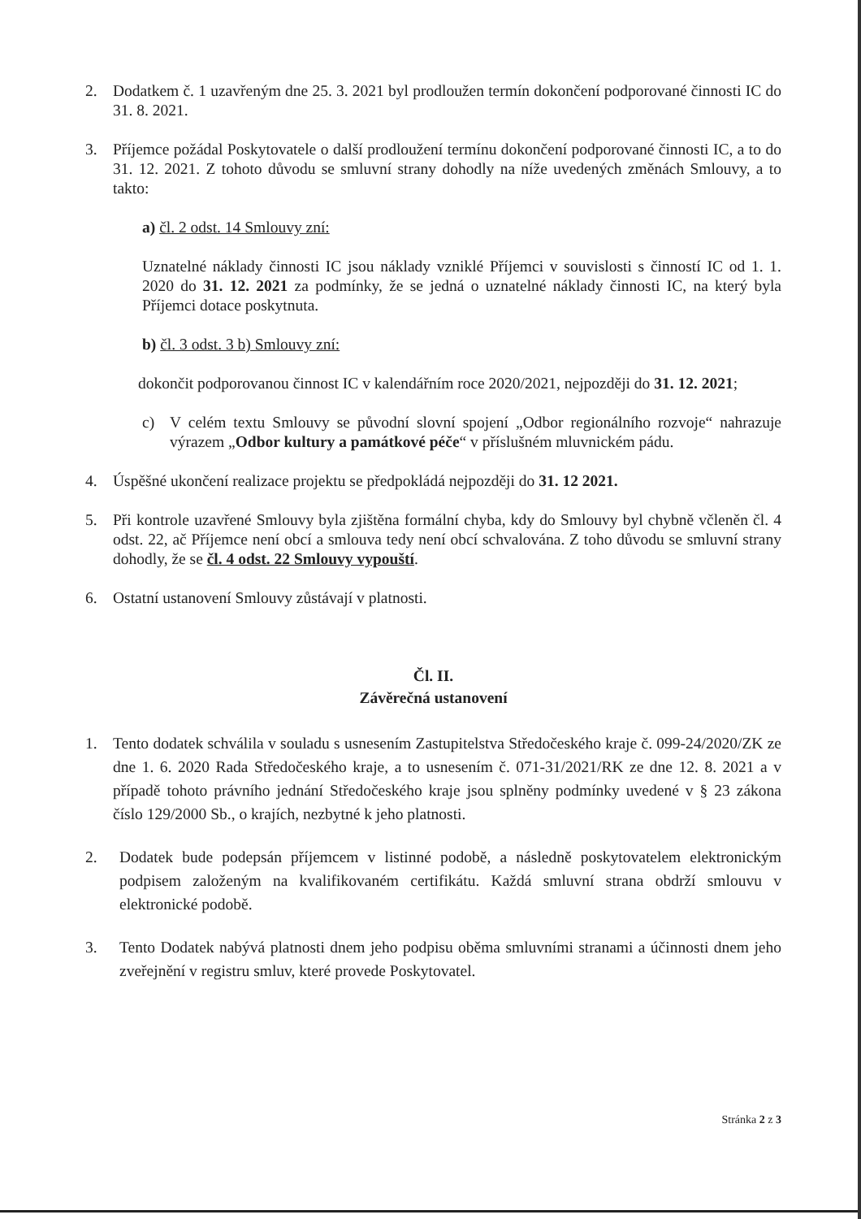2. Dodatkem č. 1 uzavřeným dne 25. 3. 2021 byl prodloužen termín dokončení podporované činnosti IC do 31. 8. 2021.
3. Příjemce požádal Poskytovatele o další prodloužení termínu dokončení podporované činnosti IC, a to do 31. 12. 2021. Z tohoto důvodu se smluvní strany dohodly na níže uvedených změnách Smlouvy, a to takto:
a) čl. 2 odst. 14 Smlouvy zní:
Uznatelné náklady činnosti IC jsou náklady vzniklé Příjemci v souvislosti s činností IC od 1. 1. 2020 do 31. 12. 2021 za podmínky, že se jedná o uznatelné náklady činnosti IC, na který byla Příjemci dotace poskytnuta.
b) čl. 3 odst. 3 b) Smlouvy zní:
dokončit podporovanou činnost IC v kalendářním roce 2020/2021, nejpozději do 31. 12. 2021;
c) V celém textu Smlouvy se původní slovní spojení „Odbor regionálního rozvoje“ nahrazuje výrazem „Odbor kultury a památkové péče“ v příslušném mluvnickém pádu.
4. Úspěšné ukončení realizace projektu se předpokládá nejpozději do 31. 12 2021.
5. Při kontrole uzavřené Smlouvy byla zjištěna formální chyba, kdy do Smlouvy byl chybně včleněn čl. 4 odst. 22, ač Příjemce není obcí a smlouva tedy není obcí schvalována. Z toho důvodu se smluvní strany dohodly, že se čl. 4 odst. 22 Smlouvy vypouští.
6. Ostatní ustanovení Smlouvy zůstávají v platnosti.
Čl. II.
Závěrečná ustanovení
1. Tento dodatek schválila v souladu s usnesením Zastupitelstva Středočeského kraje č. 099-24/2020/ZK ze dne 1. 6. 2020 Rada Středočeského kraje, a to usnesením č. 071-31/2021/RK ze dne 12. 8. 2021 a v případě tohoto právního jednání Středočeského kraje jsou splněny podmínky uvedené v § 23 zákona číslo 129/2000 Sb., o krajích, nezbytné k jeho platnosti.
2. Dodatek bude podepsán příjemcem v listinné podobě, a následně poskytovatelem elektronickým podpisem založeným na kvalifikovaném certifikátu. Každá smluvní strana obdrží smlouvu v elektronické podobě.
3. Tento Dodatek nabývá platnosti dnem jeho podpisu oběma smluvními stranami a účinnosti dnem jeho zveřejnění v registru smluv, které provede Poskytovatel.
Stránka 2 z 3